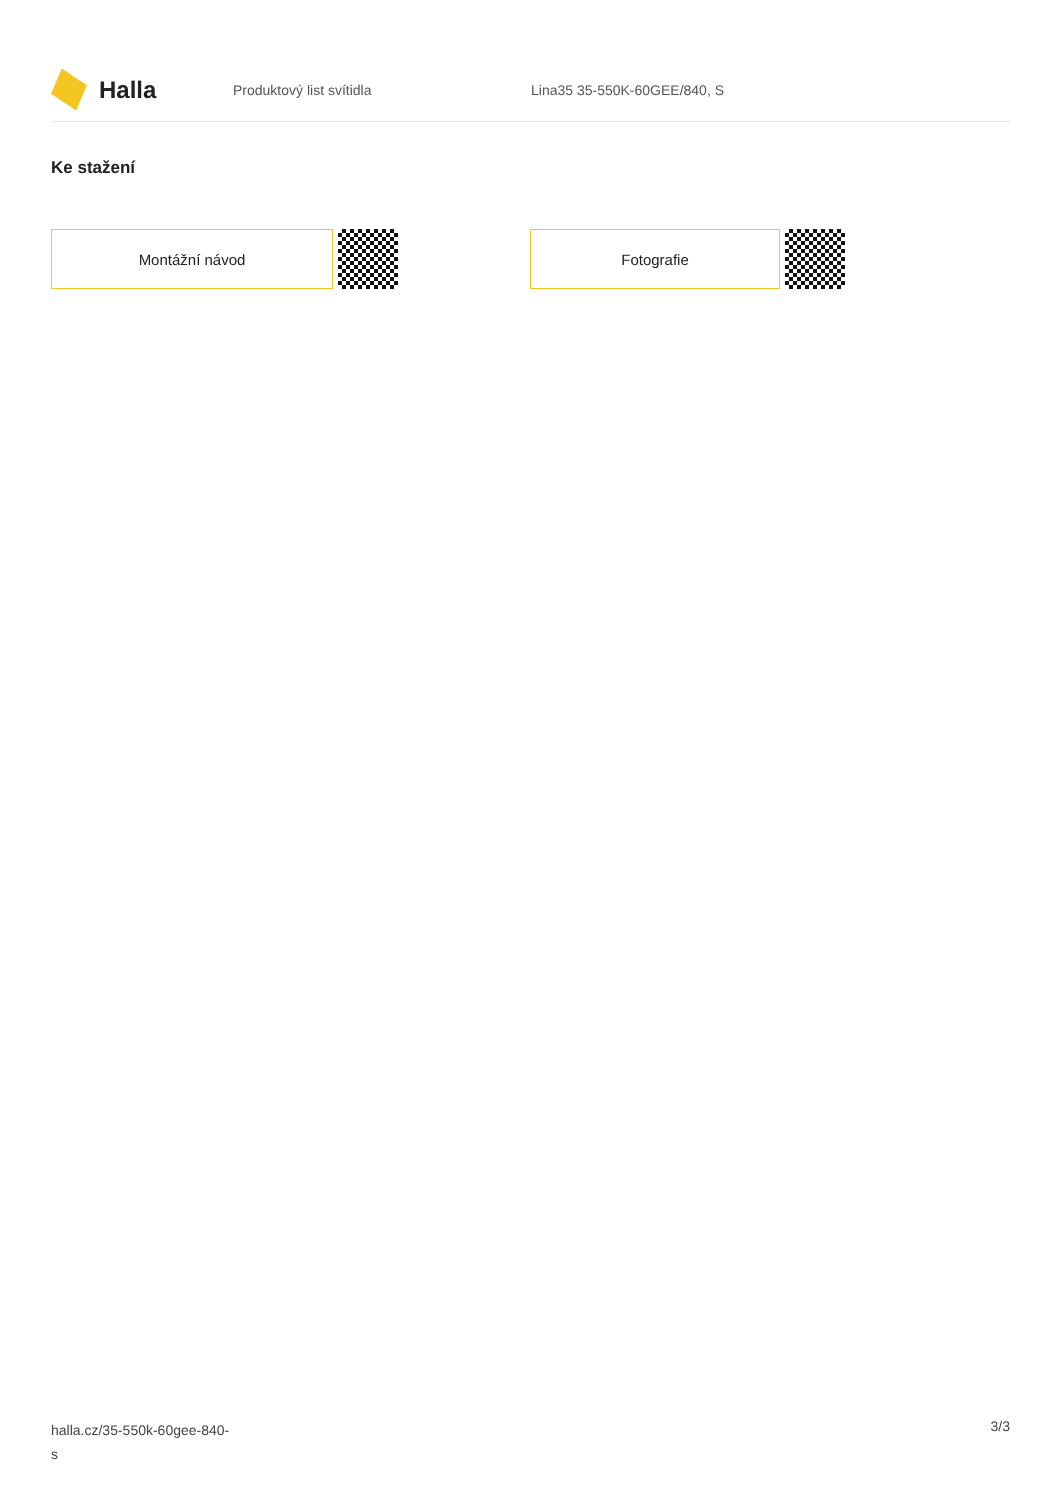Halla
Produktový list svítidla Lina35 35-550K-60GEE/840, S
Ke stažení
Montážní návod Fotografie
halla.cz/35-550k-60gee-840-
s
3/3